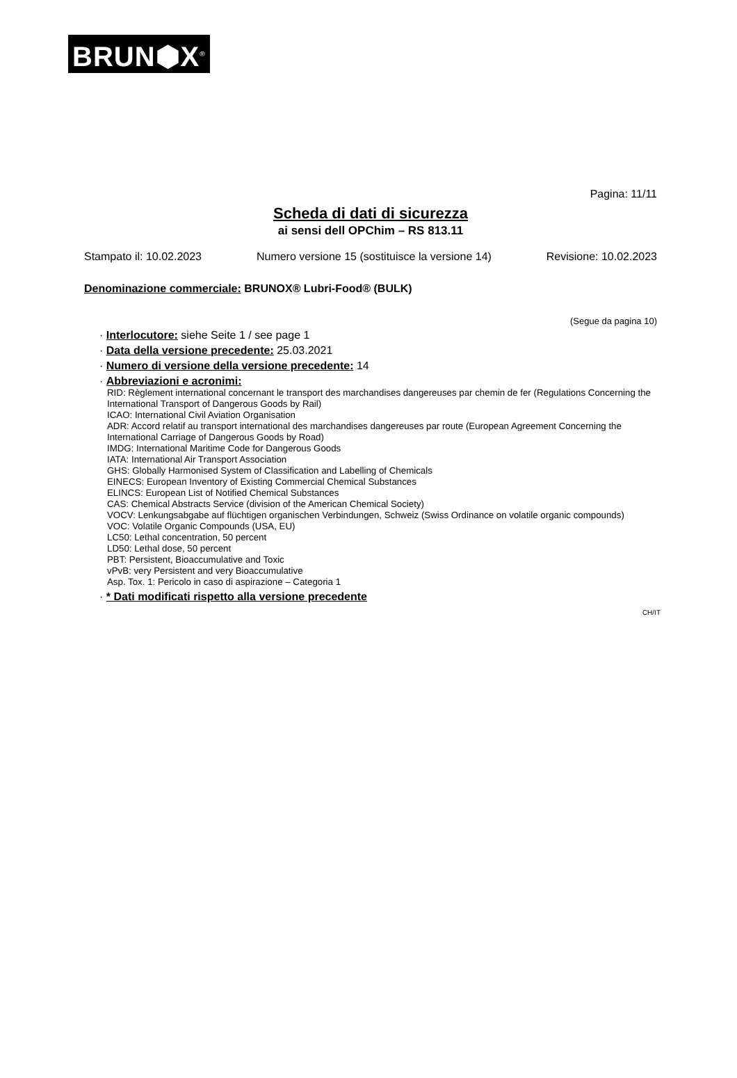BRUN⬢X<sup>®</sup>
Pagina: 11/11
Scheda di dati di sicurezza
ai sensi dell OPChim – RS 813.11
Stampato il: 10.02.2023 Numero versione 15 (sostituisce la versione 14) Revisione: 10.02.2023
Denominazione commerciale: BRUNOX® Lubri-Food® (BULK)
(Segue da pagina 10)
· Interlocutore: siehe Seite 1 / see page 1
· Data della versione precedente: 25.03.2021
· Numero di versione della versione precedente: 14
· Abbreviazioni e acronimi:
RID: Règlement international concernant le transport des marchandises dangereuses par chemin de fer (Regulations Concerning the International Transport of Dangerous Goods by Rail)
ICAO: International Civil Aviation Organisation
ADR: Accord relatif au transport international des marchandises dangereuses par route (European Agreement Concerning the International Carriage of Dangerous Goods by Road)
IMDG: International Maritime Code for Dangerous Goods
IATA: International Air Transport Association
GHS: Globally Harmonised System of Classification and Labelling of Chemicals
EINECS: European Inventory of Existing Commercial Chemical Substances
ELINCS: European List of Notified Chemical Substances
CAS: Chemical Abstracts Service (division of the American Chemical Society)
VOCV: Lenkungsabgabe auf flüchtigen organischen Verbindungen, Schweiz (Swiss Ordinance on volatile organic compounds)
VOC: Volatile Organic Compounds (USA, EU)
LC50: Lethal concentration, 50 percent
LD50: Lethal dose, 50 percent
PBT: Persistent, Bioaccumulative and Toxic
vPvB: very Persistent and very Bioaccumulative
Asp. Tox. 1: Pericolo in caso di aspirazione – Categoria 1
· * Dati modificati rispetto alla versione precedente
CH/IT